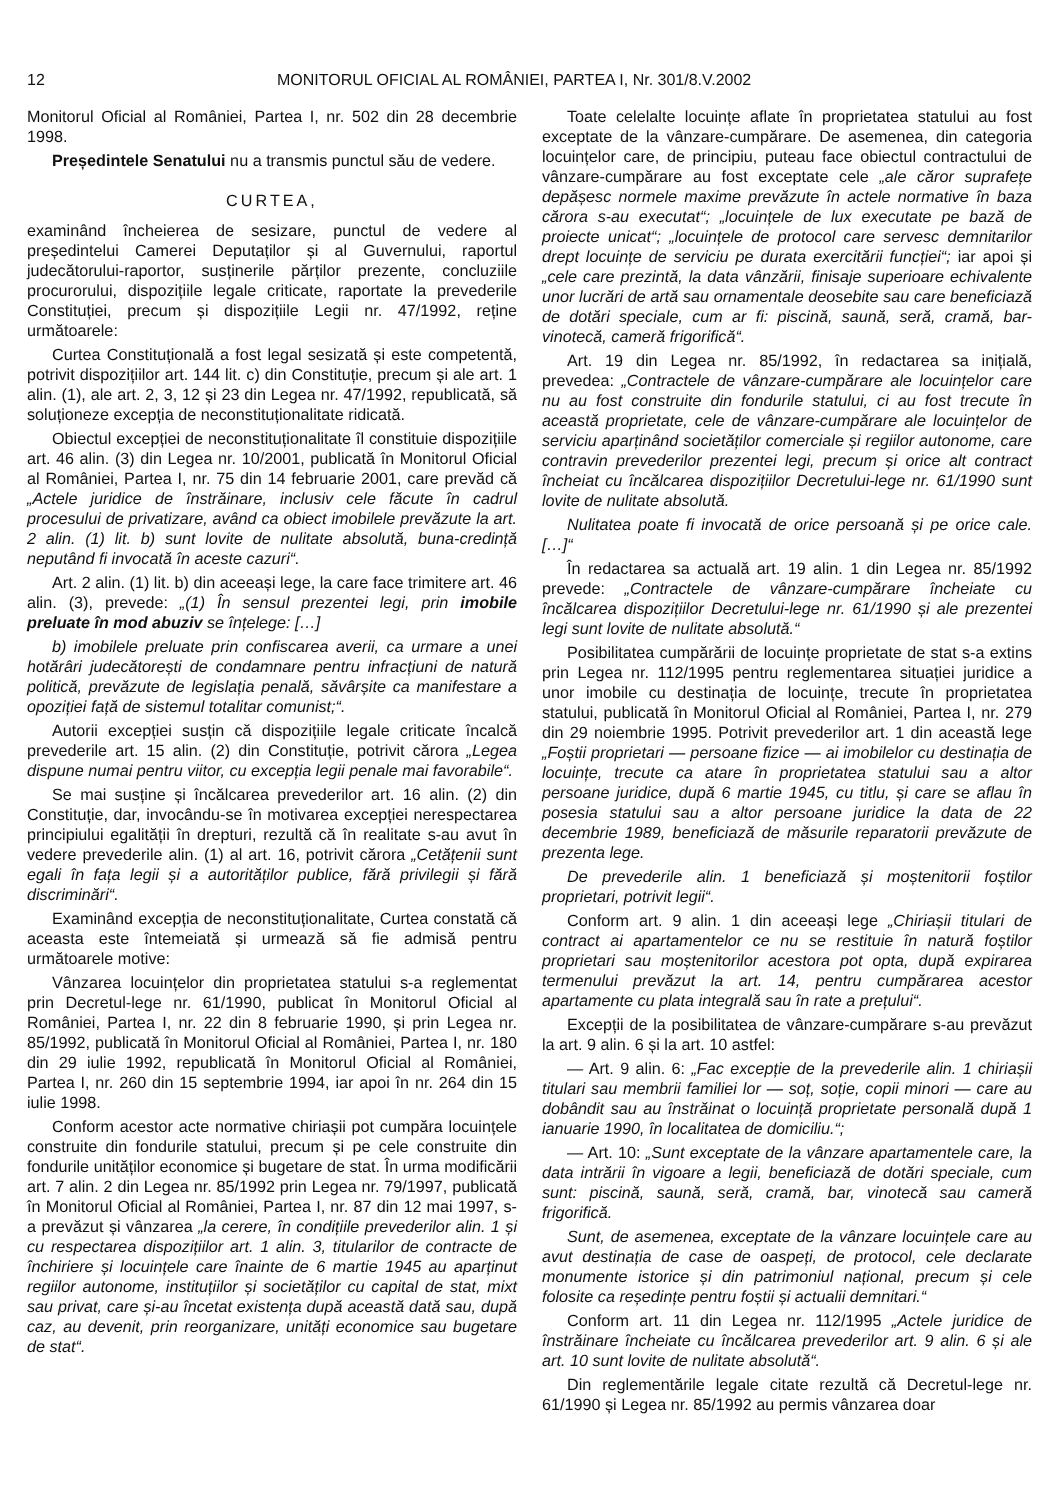12 MONITORUL OFICIAL AL ROMÂNIEI, PARTEA I, Nr. 301/8.V.2002
Monitorul Oficial al României, Partea I, nr. 502 din 28 decembrie 1998.
Președintele Senatului nu a transmis punctul său de vedere.
CURTEA,
examinând încheierea de sesizare, punctul de vedere al președintelui Camerei Deputaților și al Guvernului, raportul judecătorului-raportor, susținerile părților prezente, concluziile procurorului, dispozițiile legale criticate, raportate la prevederile Constituției, precum și dispozițiile Legii nr. 47/1992, reține următoarele:
Curtea Constituțională a fost legal sesizată și este competentă, potrivit dispozițiilor art. 144 lit. c) din Constituție, precum și ale art. 1 alin. (1), ale art. 2, 3, 12 și 23 din Legea nr. 47/1992, republicată, să soluționeze excepția de neconstituționalitate ridicată.
Obiectul excepției de neconstituționalitate îl constituie dispozițiile art. 46 alin. (3) din Legea nr. 10/2001, publicată în Monitorul Oficial al României, Partea I, nr. 75 din 14 februarie 2001, care prevăd că „Actele juridice de înstrăinare, inclusiv cele făcute în cadrul procesului de privatizare, având ca obiect imobilele prevăzute la art. 2 alin. (1) lit. b) sunt lovite de nulitate absolută, buna-credință neputând fi invocată în aceste cazuri“.
Art. 2 alin. (1) lit. b) din aceeași lege, la care face trimitere art. 46 alin. (3), prevede: „(1) În sensul prezentei legi, prin imobile preluate în mod abuziv se înțelege: […]
b) imobilele preluate prin confiscarea averii, ca urmare a unei hotărâri judecătorești de condamnare pentru infracțiuni de natură politică, prevăzute de legislația penală, săvârșite ca manifestare a opoziției față de sistemul totalitar comunist;“.
Autorii excepției susțin că dispozițiile legale criticate încalcă prevederile art. 15 alin. (2) din Constituție, potrivit cărora „Legea dispune numai pentru viitor, cu excepția legii penale mai favorabile“.
Se mai susține și încălcarea prevederilor art. 16 alin. (2) din Constituție, dar, invocându-se în motivarea excepției nerespectarea principiului egalității în drepturi, rezultă că în realitate s-au avut în vedere prevederile alin. (1) al art. 16, potrivit cărora „Cetățenii sunt egali în fața legii și a autorităților publice, fără privilegii și fără discriminări“.
Examinând excepția de neconstituționalitate, Curtea constată că aceasta este întemeiată și urmează să fie admisă pentru următoarele motive:
Vânzarea locuințelor din proprietatea statului s-a reglementat prin Decretul-lege nr. 61/1990, publicat în Monitorul Oficial al României, Partea I, nr. 22 din 8 februarie 1990, și prin Legea nr. 85/1992, publicată în Monitorul Oficial al României, Partea I, nr. 180 din 29 iulie 1992, republicată în Monitorul Oficial al României, Partea I, nr. 260 din 15 septembrie 1994, iar apoi în nr. 264 din 15 iulie 1998.
Conform acestor acte normative chiriașii pot cumpăra locuințele construite din fondurile statului, precum și pe cele construite din fondurile unităților economice și bugetare de stat. În urma modificării art. 7 alin. 2 din Legea nr. 85/1992 prin Legea nr. 79/1997, publicată în Monitorul Oficial al României, Partea I, nr. 87 din 12 mai 1997, s-a prevăzut și vânzarea „la cerere, în condițiile prevederilor alin. 1 și cu respectarea dispozițiilor art. 1 alin. 3, titularilor de contracte de închiriere și locuințele care înainte de 6 martie 1945 au aparținut regiilor autonome, instituțiilor și societăților cu capital de stat, mixt sau privat, care și-au încetat existența după această dată sau, după caz, au devenit, prin reorganizare, unități economice sau bugetare de stat“.
Toate celelalte locuințe aflate în proprietatea statului au fost exceptate de la vânzare-cumpărare. De asemenea, din categoria locuințelor care, de principiu, puteau face obiectul contractului de vânzare-cumpărare au fost exceptate cele „ale căror suprafețe depășesc normele maxime prevăzute în actele normative în baza cărora s-au executat“; „locuințele de lux executate pe bază de proiecte unicat“; „locuințele de protocol care servesc demnitarilor drept locuințe de serviciu pe durata exercitării funcției“; iar apoi și „cele care prezintă, la data vânzării, finisaje superioare echivalente unor lucrări de artă sau ornamentale deosebite sau care beneficiază de dotări speciale, cum ar fi: piscină, saună, seră, cramă, bar-vinotecă, cameră frigorifică“.
Art. 19 din Legea nr. 85/1992, în redactarea sa inițială, prevedea: „Contractele de vânzare-cumpărare ale locuințelor care nu au fost construite din fondurile statului, ci au fost trecute în această proprietate, cele de vânzare-cumpărare ale locuințelor de serviciu aparținând societăților comerciale și regiilor autonome, care contravin prevederilor prezentei legi, precum și orice alt contract încheiat cu încălcarea dispozițiilor Decretului-lege nr. 61/1990 sunt lovite de nulitate absolută.
Nulitatea poate fi invocată de orice persoană și pe orice cale.[…]“
În redactarea sa actuală art. 19 alin. 1 din Legea nr. 85/1992 prevede: „Contractele de vânzare-cumpărare încheiate cu încălcarea dispozițiilor Decretului-lege nr. 61/1990 și ale prezentei legi sunt lovite de nulitate absolută.“
Posibilitatea cumpărării de locuințe proprietate de stat s-a extins prin Legea nr. 112/1995 pentru reglementarea situației juridice a unor imobile cu destinația de locuințe, trecute în proprietatea statului, publicată în Monitorul Oficial al României, Partea I, nr. 279 din 29 noiembrie 1995. Potrivit prevederilor art. 1 din această lege „Foștii proprietari — persoane fizice — ai imobilelor cu destinația de locuințe, trecute ca atare în proprietatea statului sau a altor persoane juridice, după 6 martie 1945, cu titlu, și care se aflau în posesia statului sau a altor persoane juridice la data de 22 decembrie 1989, beneficiază de măsurile reparatorii prevăzute de prezenta lege.
De prevederile alin. 1 beneficiază și moștenitorii foștilor proprietari, potrivit legii“.
Conform art. 9 alin. 1 din aceeași lege „Chiriașii titulari de contract ai apartamentelor ce nu se restituie în natură foștilor proprietari sau moștenitorilor acestora pot opta, după expirarea termenului prevăzut la art. 14, pentru cumpărarea acestor apartamente cu plata integrală sau în rate a prețului“.
Excepții de la posibilitatea de vânzare-cumpărare s-au prevăzut la art. 9 alin. 6 și la art. 10 astfel:
— Art. 9 alin. 6: „Fac excepție de la prevederile alin. 1 chiriașii titulari sau membrii familiei lor — soț, soție, copii minori — care au dobândit sau au înstrăinat o locuință proprietate personală după 1 ianuarie 1990, în localitatea de domiciliu.“;
— Art. 10: „Sunt exceptate de la vânzare apartamentele care, la data intrării în vigoare a legii, beneficiază de dotări speciale, cum sunt: piscină, saună, seră, cramă, bar, vinotecă sau cameră frigorifică.
Sunt, de asemenea, exceptate de la vânzare locuințele care au avut destinația de case de oaspeți, de protocol, cele declarate monumente istorice și din patrimoniul național, precum și cele folosite ca reședințe pentru foștii și actualii demnitari.“
Conform art. 11 din Legea nr. 112/1995 „Actele juridice de înstrăinare încheiate cu încălcarea prevederilor art. 9 alin. 6 și ale art. 10 sunt lovite de nulitate absolută“.
Din reglementările legale citate rezultă că Decretul-lege nr. 61/1990 și Legea nr. 85/1992 au permis vânzarea doar